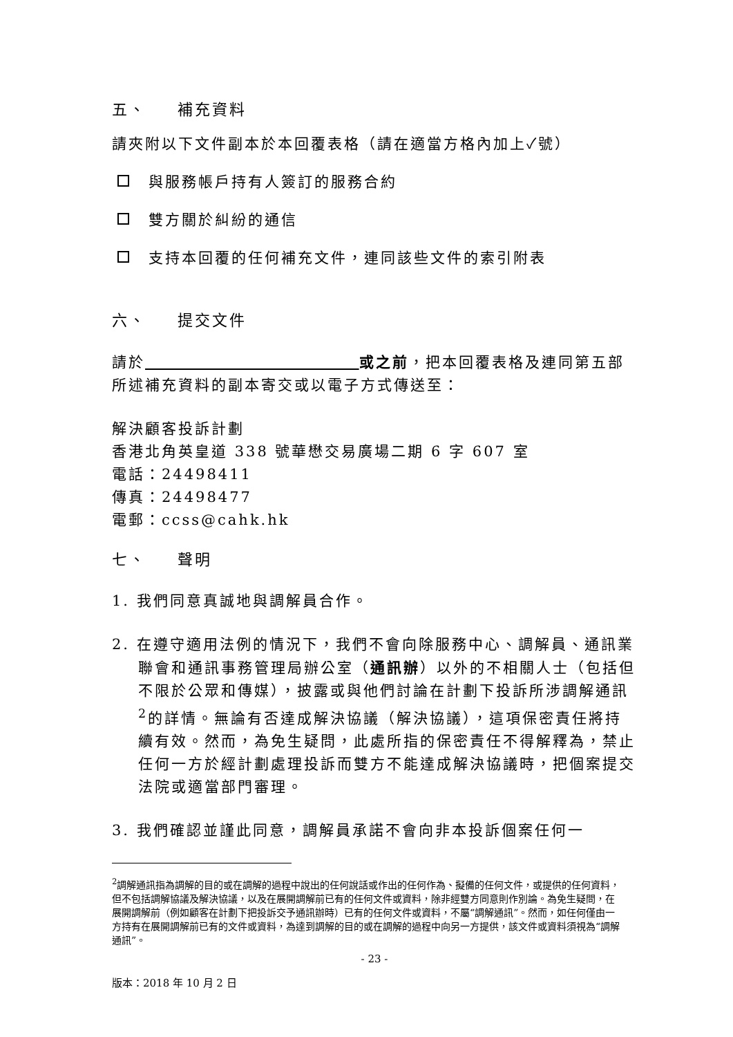五、 補充資料
請夾附以下文件副本於本回覆表格（請在適當方格內加上✓號）
與服務帳戶持有人簽訂的服務合約
雙方關於糾紛的通信
支持本回覆的任何補充文件，連同該些文件的索引附表
六、 提交文件
請於 或之前，把本回覆表格及連同第五部所述補充資料的副本寄交或以電子方式傳送至：
解決顧客投訴計劃
香港北角英皇道 338 號華懋交易廣場二期 6 字 607 室
電話：24498411
傳真：24498477
電郵：ccss@cahk.hk
七、 聲明
1. 我們同意真誠地與調解員合作。
2. 在遵守適用法例的情況下，我們不會向除服務中心、調解員、通訊業聯會和通訊事務管理局辦公室（通訊辦）以外的不相關人士（包括但不限於公眾和傳媒），披露或與他們討論在計劃下投訴所涉調解通訊<sup>2</sup>的詳情。無論有否達成解決協議（解決協議），這項保密責任將持續有效。然而，為免生疑問，此處所指的保密責任不得解釋為，禁止任何一方於經計劃處理投訴而雙方不能達成解決協議時，把個案提交法院或適當部門審理。
3. 我們確認並謹此同意，調解員承諾不會向非本投訴個案任何一
<sup>2</sup> 調解通訊指為調解的目的或在調解的過程中說出的任何說話或作出的任何作為、擬備的任何文件，或提供的任何資料，但不包括調解協議及解決協議，以及在展開調解前已有的任何文件或資料，除非經雙方同意則作別論。為免生疑問，在展開調解前（例如顧客在計劃下把投訴交予通訊辦時）已有的任何文件或資料，不屬“調解通訊”。然而，如任何僅由一方持有在展開調解前已有的文件或資料，為達到調解的目的或在調解的過程中向另一方提供，該文件或資料須視為“調解通訊”。
- 23 -
版本：2018 年 10 月 2 日